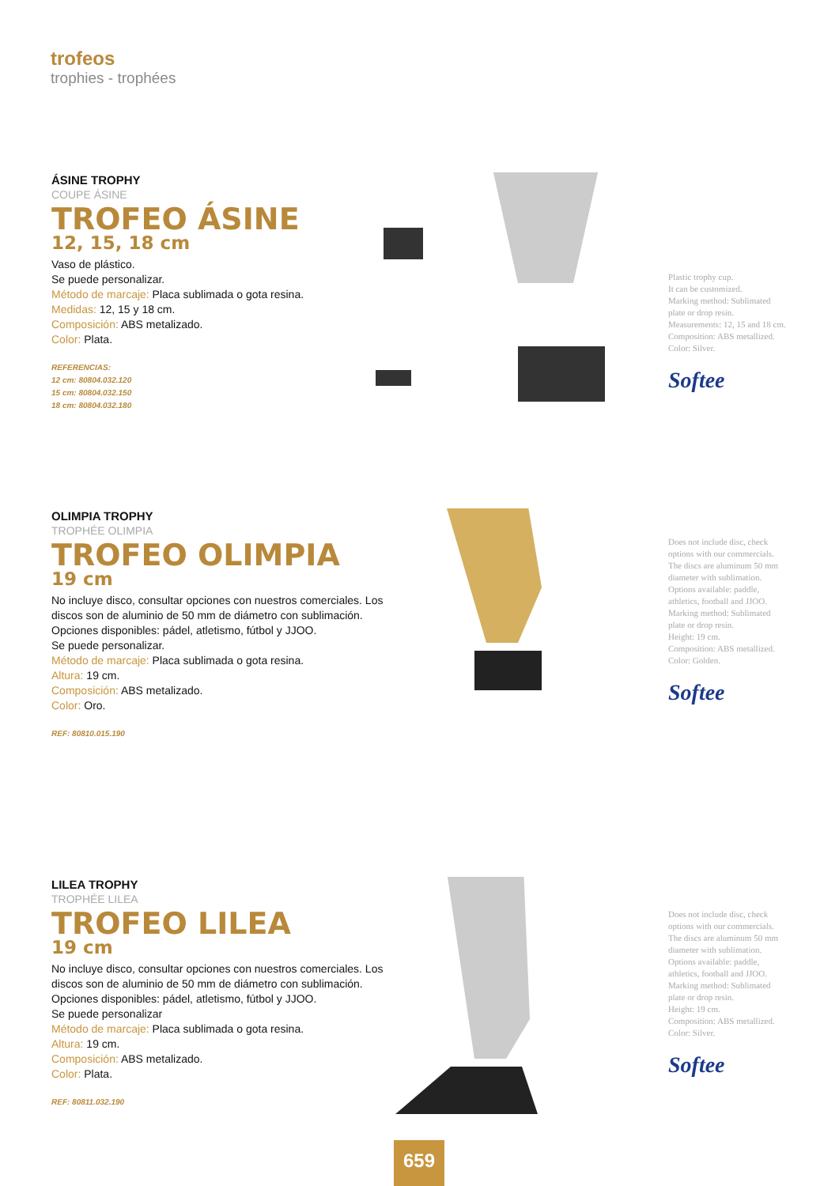trofeos
trophies - trophées
ÁSINE TROPHY
COUPE ÁSINE
TROFEO ÁSINE
12, 15, 18 cm
Vaso de plástico.
Se puede personalizar.
Método de marcaje: Placa sublimada o gota resina.
Medidas: 12, 15 y 18 cm.
Composición: ABS metalizado.
Color: Plata.
REFERENCIAS:
12 cm: 80804.032.120
15 cm: 80804.032.150
18 cm: 80804.032.180
Plastic trophy cup.
It can be customized.
Marking method: Sublimated plate or drop resin.
Measurements: 12, 15 and 18 cm.
Composition: ABS metallized.
Color: Silver.
Softee
OLIMPIA TROPHY
TROPHÉE OLIMPIA
TROFEO OLIMPIA
19 cm
No incluye disco, consultar opciones con nuestros comerciales. Los discos son de aluminio de 50 mm de diámetro con sublimación. Opciones disponibles: pádel, atletismo, fútbol y JJOO.
Se puede personalizar.
Método de marcaje: Placa sublimada o gota resina.
Altura: 19 cm.
Composición: ABS metalizado.
Color: Oro.
REF: 80810.015.190
Does not include disc, check options with our commercials. The discs are aluminum 50 mm diameter with sublimation. Options available: paddle, athletics, football and JJOO.
Marking method: Sublimated plate or drop resin.
Height: 19 cm.
Composition: ABS metallized.
Color: Golden.
Softee
LILEA TROPHY
TROPHÉE LILEA
TROFEO LILEA
19 cm
No incluye disco, consultar opciones con nuestros comerciales. Los discos son de aluminio de 50 mm de diámetro con sublimación. Opciones disponibles: pádel, atletismo, fútbol y JJOO.
Se puede personalizar
Método de marcaje: Placa sublimada o gota resina.
Altura: 19 cm.
Composición: ABS metalizado.
Color: Plata.
REF: 80811.032.190
Does not include disc, check options with our commercials. The discs are aluminum 50 mm diameter with sublimation. Options available: paddle, athletics, football and JJOO.
Marking method: Sublimated plate or drop resin.
Height: 19 cm.
Composition: ABS metallized.
Color: Silver.
Softee
659